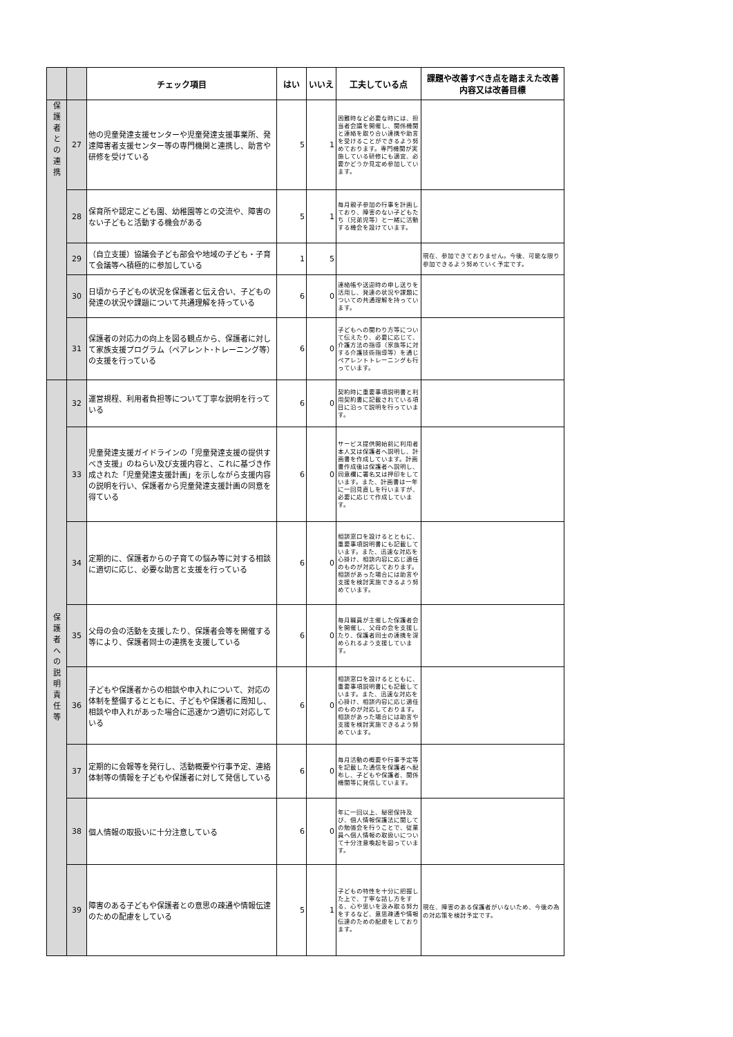| | | チェック項目 | はい | いいえ | 工夫している点 | 課題や改善すべき点を踏まえた改善内容又は改善目標 |
| --- | --- | --- | --- | --- | --- | --- |
| 保 護 者 と の 連 携 | 27 | 他の児童発達支援センターや児童発達支援事業所、発達障害者支援センター等の専門機関と連携し、助言や研修を受けている | 5 | 1 | 困難時など必要な時には、担当者会議を開催し、関係機関と連絡を取り合い連携や助言を受けることができるよう努めております。専門機関が実施している研修にも適宜、必要かどうか見定め参加しています。 | |
| | 28 | 保育所や認定こども園、幼稚園等との交流や、障害のない子どもと活動する機会がある | 5 | 1 | 毎月親子参加の行事を計画しており、障害のない子どもたち（兄弟児等）と一緒に活動する機会を設けています。 | |
| | 29 | （自立支援）協議会子ども部会や地域の子ども・子育て会議等へ積極的に参加している | 1 | 5 | | 現在、参加できておりません。今後、可能な限り参加できるよう努めていく予定です。 |
| | 30 | 日頃から子どもの状況を保護者と伝え合い、子どもの発達の状況や課題について共通理解を持っている | 6 | 0 | 連絡帳や送迎時の申し送りを活用し、発達の状況や課題についての共通理解を持っています。 | |
| | 31 | 保護者の対応力の向上を図る観点から、保護者に対して家族支援プログラム（ペアレント･トレーニング等）の支援を行っている | 6 | 0 | 子どもへの関わり方等について伝えたり、必要に応じて、介護方法の指導（家族等に対する介護技術指導等）を通じペアレントトレーニングも行っています。 | |
| 保 護 者 へ の 説 明 責 任 等 | 32 | 運営規程、利用者負担等について丁寧な説明を行っている | 6 | 0 | 契約時に重要事項説明書と利用契約書に記載されている項目に沿って説明を行っています。 | |
| | 33 | 児童発達支援ガイドラインの「児童発達支援の提供すべき支援」のねらい及び支援内容と、これに基づき作成された「児童発達支援計画」を示しながら支援内容の説明を行い、保護者から児童発達支援計画の同意を得ている | 6 | 0 | サービス提供開始前に利用者本人又は保護者へ説明し、計画書を作成しています。計画書作成後は保護者へ説明し、同意欄に署名又は押印をしています。また、計画書は一年に一回見直しを行いますが、必要に応じて作成しています。 | |
| | 34 | 定期的に、保護者からの子育ての悩み等に対する相談に適切に応じ、必要な助言と支援を行っている | 6 | 0 | 相談窓口を設けるとともに、重要事項説明書にも記載しています。また、迅速な対応を心掛け、相談内容に応じ適任のものが対応しております。相談があった場合には助言や支援を検討実施できるよう努めています。 | |
| | 35 | 父母の会の活動を支援したり、保護者会等を開催する等により、保護者同士の連携を支援している | 6 | 0 | 毎月職員が主催した保護者会を開催し、父母の会を支援したり、保護者同士の連携を深められるよう支援しています。 | |
| | 36 | 子どもや保護者からの相談や申入れについて、対応の体制を整備するとともに、子どもや保護者に周知し、相談や申入れがあった場合に迅速かつ適切に対応している | 6 | 0 | 相談窓口を設けるとともに、重要事項説明書にも記載しています。また、迅速な対応を心掛け、相談内容に応じ適任のものが対応しております。相談があった場合には助言や支援を検討実施できるよう努めています。 | |
| | 37 | 定期的に会報等を発行し、活動概要や行事予定、連絡体制等の情報を子どもや保護者に対して発信している | 6 | 0 | 毎月活動の概要や行事予定等を記載した通信を保護者へ配布し、子どもや保護者、関係機関等に発信しています。 | |
| | 38 | 個人情報の取扱いに十分注意している | 6 | 0 | 年に一回以上、秘密保持及び、個人情報保護法に関しての勉強会を行うことで、従業員へ個人情報の取扱いについて十分注意喚起を図っています。 | |
| | 39 | 障害のある子どもや保護者との意思の疎通や情報伝達のための配慮をしている | 5 | 1 | 子どもの特性を十分に把握した上で、丁寧な話し方をする、心や思いを汲み取る努力をするなど、意思疎通や情報伝達のための配慮をしております。 | 現在、障害のある保護者がいないため、今後の為の対応策を検討予定です。 |